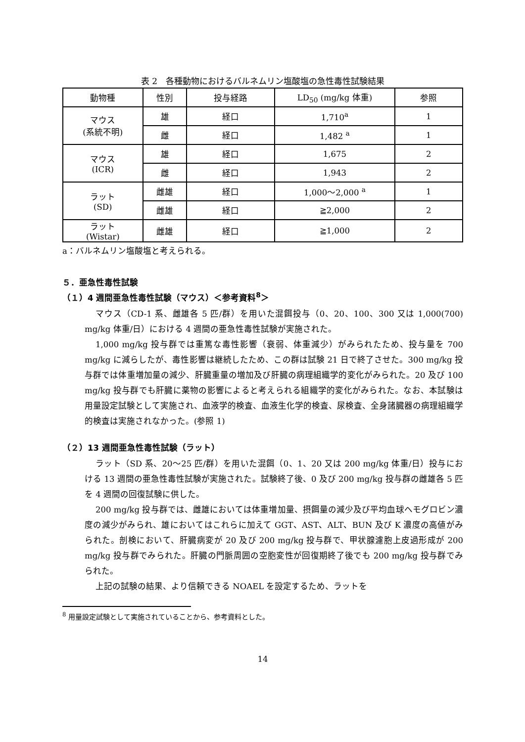表 2　各種動物におけるバルネムリン塩酸塩の急性毒性試験結果
| 動物種 | 性別 | 投与経路 | LD<sub>50</sub> (mg/kg 体重) | 参照 |
| --- | --- | --- | --- | --- |
| マウス (系統不明) | 雄 | 経口 | 1,710<sup>a</sup> | 1 |
| | 雌 | 経口 | 1,482 <sup>a</sup> | 1 |
| マウス (ICR) | 雄 | 経口 | 1,675 | 2 |
| | 雌 | 経口 | 1,943 | 2 |
| ラット (SD) | 雌雄 | 経口 | 1,000～2,000 <sup>a</sup> | 1 |
| | 雌雄 | 経口 | ≧2,000 | 2 |
| ラット (Wistar) | 雌雄 | 経口 | ≧1,000 | 2 |
a：バルネムリン塩酸塩と考えられる。
５．亜急性毒性試験
（１）4 週間亜急性毒性試験（マウス）＜参考資料<sup>8</sup>＞
マウス（CD-1 系、雌雄各 5 匹/群）を用いた混餌投与（0、20、100、300 又は 1,000(700) mg/kg 体重/日）における 4 週間の亜急性毒性試験が実施された。
1,000 mg/kg 投与群では重篤な毒性影響（衰弱、体重減少）がみられたため、投与量を 700 mg/kg に減らしたが、毒性影響は継続したため、この群は試験 21 日で終了させた。300 mg/kg 投与群では体重増加量の減少、肝臓重量の増加及び肝臓の病理組織学的変化がみられた。20 及び 100 mg/kg 投与群でも肝臓に薬物の影響によると考えられる組織学的変化がみられた。なお、本試験は用量設定試験として実施され、血液学的検査、血液生化学的検査、尿検査、全身諸臓器の病理組織学的検査は実施されなかった。(参照 1)
（２）13 週間亜急性毒性試験（ラット）
ラット（SD 系、20～25 匹/群）を用いた混餌（0、1、20 又は 200 mg/kg 体重/日）投与における 13 週間の亜急性毒性試験が実施された。試験終了後、0 及び 200 mg/kg 投与群の雌雄各 5 匹を 4 週間の回復試験に供した。
200 mg/kg 投与群では、雌雄においては体重増加量、摂餌量の減少及び平均血球ヘモグロビン濃度の減少がみられ、雄においてはこれらに加えて GGT、AST、ALT、BUN 及び K 濃度の高値がみられた。剖検において、肝臓病変が 20 及び 200 mg/kg 投与群で、甲状腺濾胞上皮過形成が 200 mg/kg 投与群でみられた。肝臓の門脈周囲の空胞変性が回復期終了後でも 200 mg/kg 投与群でみられた。
上記の試験の結果、より信頼できる NOAEL を設定するため、ラットを
<sup>8</sup> 用量設定試験として実施されていることから、参考資料とした。
14